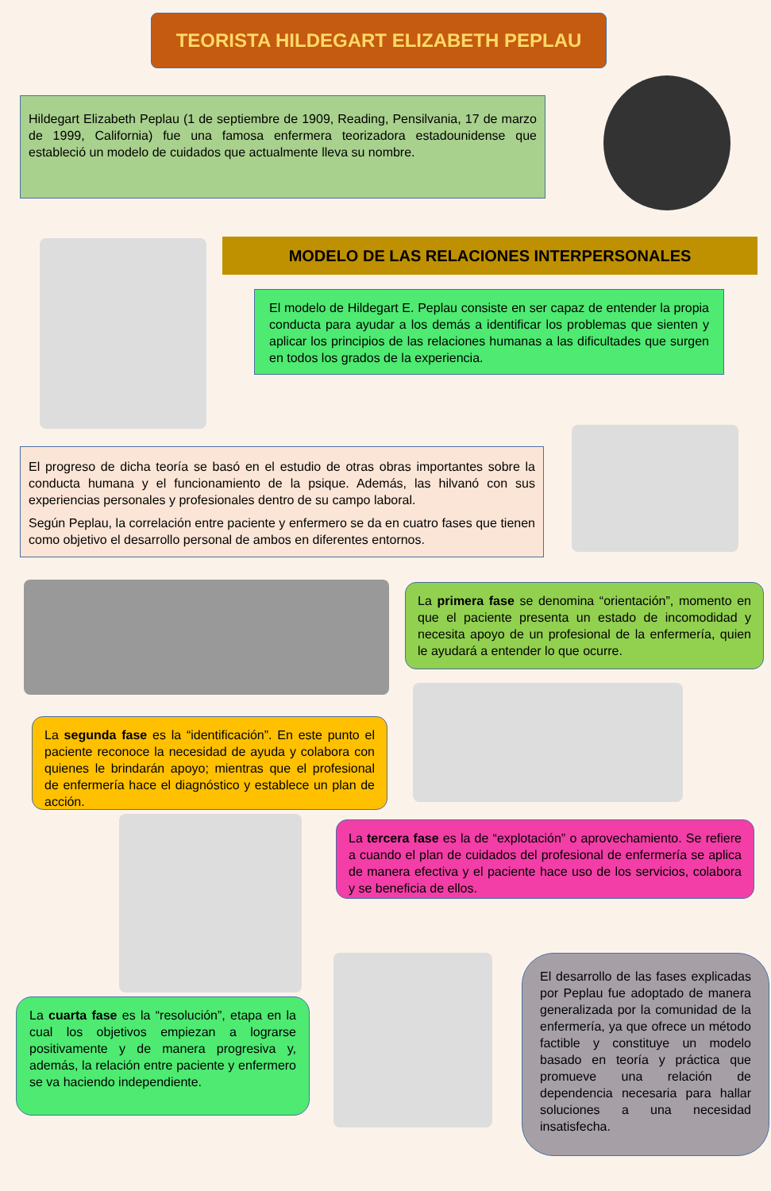TEORISTA HILDEGART ELIZABETH PEPLAU
Hildegart Elizabeth Peplau (1 de septiembre de 1909, Reading, Pensilvania, 17 de marzo de 1999, California) fue una famosa enfermera teorizadora estadounidense que estableció un modelo de cuidados que actualmente lleva su nombre.
MODELO DE LAS RELACIONES INTERPERSONALES
El modelo de Hildegart E. Peplau consiste en ser capaz de entender la propia conducta para ayudar a los demás a identificar los problemas que sienten y aplicar los principios de las relaciones humanas a las dificultades que surgen en todos los grados de la experiencia.
El progreso de dicha teoría se basó en el estudio de otras obras importantes sobre la conducta humana y el funcionamiento de la psique. Además, las hilvanó con sus experiencias personales y profesionales dentro de su campo laboral.
Según Peplau, la correlación entre paciente y enfermero se da en cuatro fases que tienen como objetivo el desarrollo personal de ambos en diferentes entornos.
La primera fase se denomina “orientación”, momento en que el paciente presenta un estado de incomodidad y necesita apoyo de un profesional de la enfermería, quien le ayudará a entender lo que ocurre.
La segunda fase es la “identificación”. En este punto el paciente reconoce la necesidad de ayuda y colabora con quienes le brindarán apoyo; mientras que el profesional de enfermería hace el diagnóstico y establece un plan de acción.
La tercera fase es la de “explotación” o aprovechamiento. Se refiere a cuando el plan de cuidados del profesional de enfermería se aplica de manera efectiva y el paciente hace uso de los servicios, colabora y se beneficia de ellos.
La cuarta fase es la “resolución”, etapa en la cual los objetivos empiezan a lograrse positivamente y de manera progresiva y, además, la relación entre paciente y enfermero se va haciendo independiente.
El desarrollo de las fases explicadas por Peplau fue adoptado de manera generalizada por la comunidad de la enfermería, ya que ofrece un método factible y constituye un modelo basado en teoría y práctica que promueve una relación de dependencia necesaria para hallar soluciones a una necesidad insatisfecha.